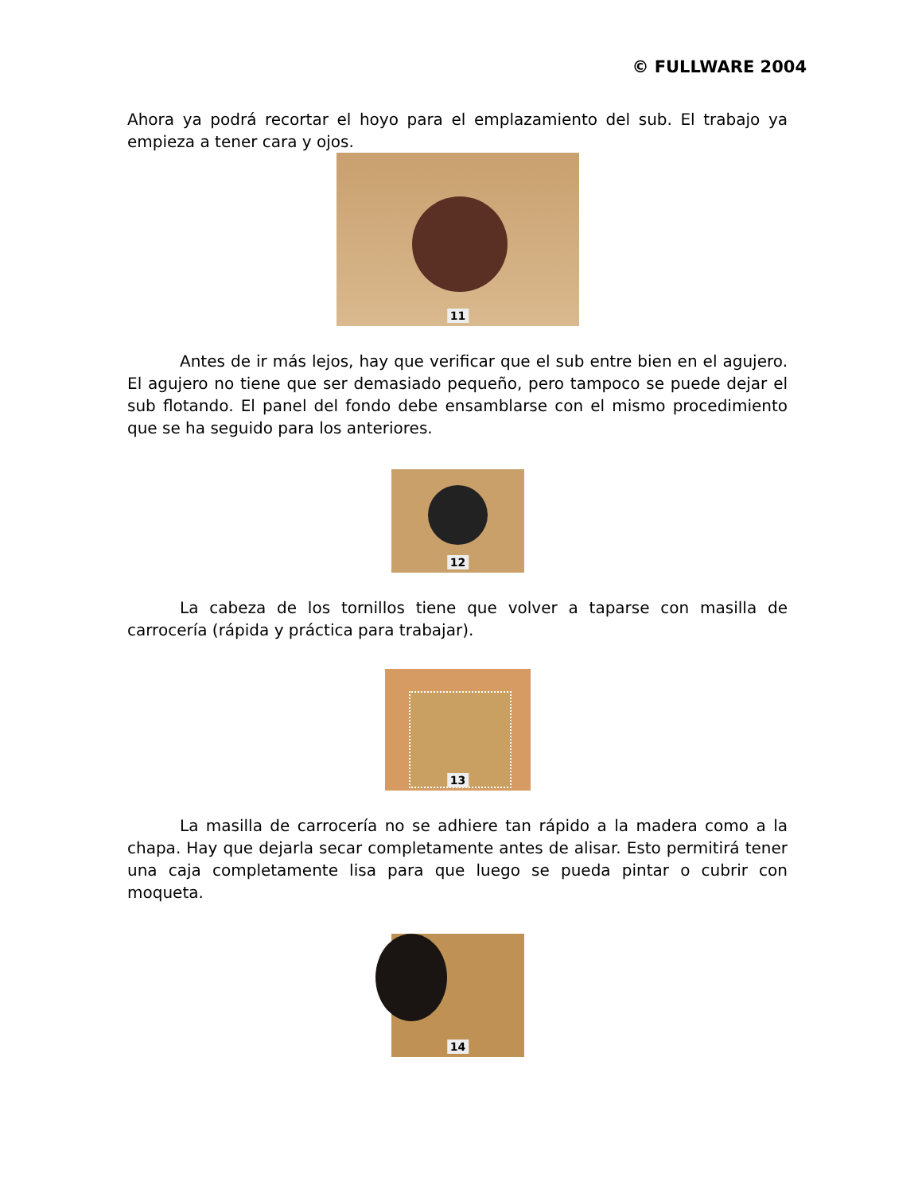© FULLWARE 2004
Ahora ya podrá recortar el hoyo para el emplazamiento del sub. El trabajo ya empieza a tener cara y ojos.
11
Antes de ir más lejos, hay que verificar que el sub entre bien en el agujero. El agujero no tiene que ser demasiado pequeño, pero tampoco se puede dejar el sub flotando. El panel del fondo debe ensamblarse con el mismo procedimiento que se ha seguido para los anteriores.
12
La cabeza de los tornillos tiene que volver a taparse con masilla de carrocería (rápida y práctica para trabajar).
13
La masilla de carrocería no se adhiere tan rápido a la madera como a la chapa. Hay que dejarla secar completamente antes de alisar. Esto permitirá tener una caja completamente lisa para que luego se pueda pintar o cubrir con moqueta.
14